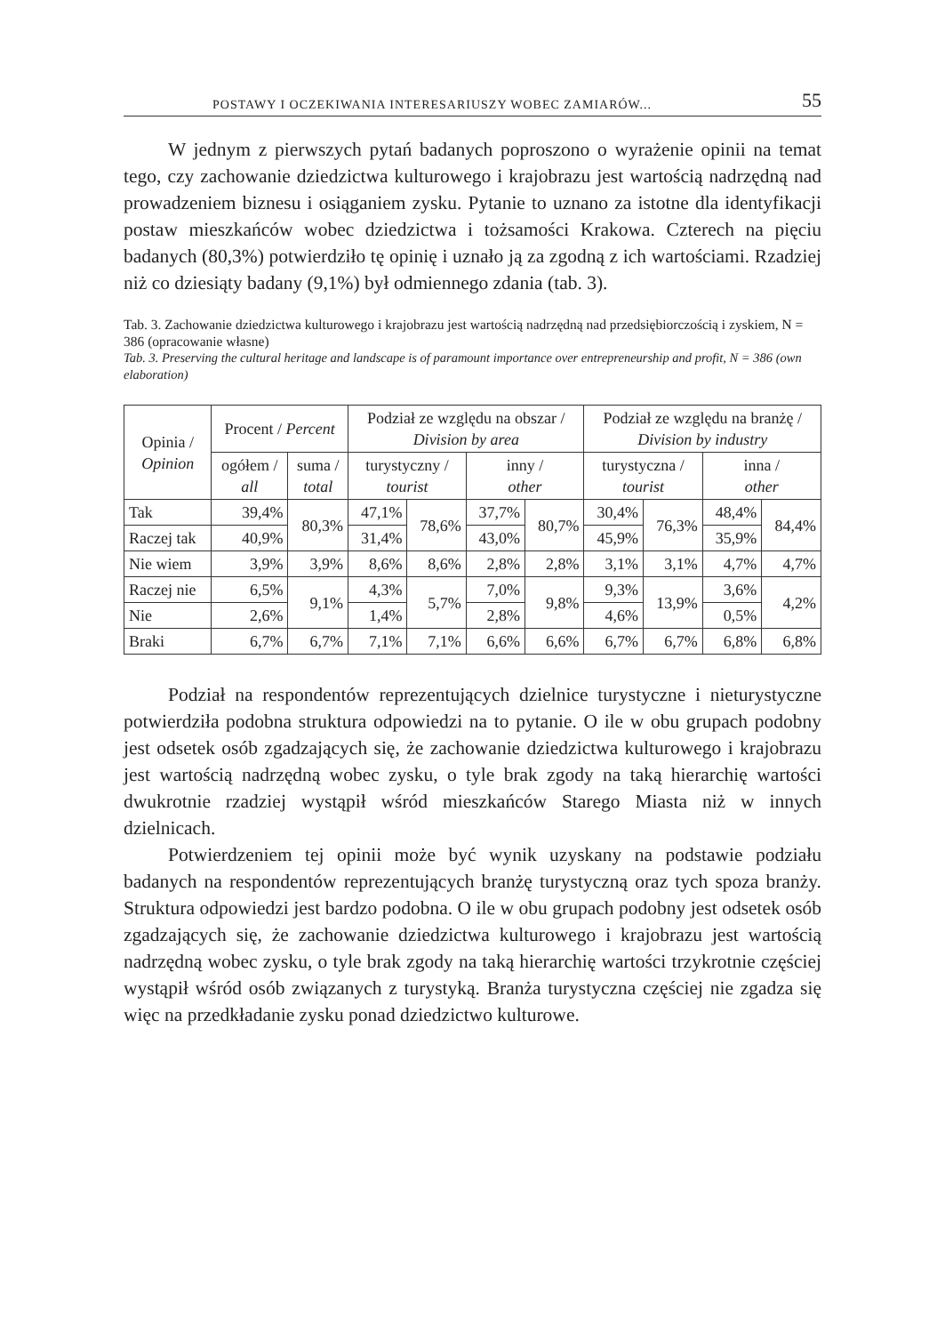POSTAWY I OCZEKIWANIA INTERESARIUSZY WOBEC ZAMIARÓW... 55
W jednym z pierwszych pytań badanych poproszono o wyrażenie opinii na temat tego, czy zachowanie dziedzictwa kulturowego i krajobrazu jest wartością nadrzędną nad prowadzeniem biznesu i osiąganiem zysku. Pytanie to uznano za istotne dla identyfikacji postaw mieszkańców wobec dziedzictwa i tożsamości Krakowa. Czterech na pięciu badanych (80,3%) potwierdziło tę opinię i uznało ją za zgodną z ich wartościami. Rzadziej niż co dziesiąty badany (9,1%) był odmiennego zdania (tab. 3).
Tab. 3. Zachowanie dziedzictwa kulturowego i krajobrazu jest wartością nadrzędną nad przedsiębiorczością i zyskiem, N = 386 (opracowanie własne)
Tab. 3. Preserving the cultural heritage and landscape is of paramount importance over entrepreneurship and profit, N = 386 (own elaboration)
| Opinia / Opinion | Procent / Percent | | Podział ze względu na obszar / Division by area | | | | Podział ze względu na branżę / Division by industry | | | |
| --- | --- | --- | --- | --- | --- | --- | --- | --- | --- | --- |
| | ogółem / all | suma / total | turystyczny / tourist | | inny / other | | turystyczna / tourist | | inna / other | |
| Tak | 39,4% | 80,3% | 47,1% | 78,6% | 37,7% | 80,7% | 30,4% | 76,3% | 48,4% | 84,4% |
| Raczej tak | 40,9% | | 31,4% | | 43,0% | | 45,9% | | 35,9% | |
| Nie wiem | 3,9% | 3,9% | 8,6% | 8,6% | 2,8% | 2,8% | 3,1% | 3,1% | 4,7% | 4,7% |
| Raczej nie | 6,5% | 9,1% | 4,3% | 5,7% | 7,0% | 9,8% | 9,3% | 13,9% | 3,6% | 4,2% |
| Nie | 2,6% | | 1,4% | | 2,8% | | 4,6% | | 0,5% | |
| Braki | 6,7% | 6,7% | 7,1% | 7,1% | 6,6% | 6,6% | 6,7% | 6,7% | 6,8% | 6,8% |
Podział na respondentów reprezentujących dzielnice turystyczne i nieturystyczne potwierdziła podobna struktura odpowiedzi na to pytanie. O ile w obu grupach podobny jest odsetek osób zgadzających się, że zachowanie dziedzictwa kulturowego i krajobrazu jest wartością nadrzędną wobec zysku, o tyle brak zgody na taką hierarchię wartości dwukrotnie rzadziej wystąpił wśród mieszkańców Starego Miasta niż w innych dzielnicach.
Potwierdzeniem tej opinii może być wynik uzyskany na podstawie podziału badanych na respondentów reprezentujących branżę turystyczną oraz tych spoza branży. Struktura odpowiedzi jest bardzo podobna. O ile w obu grupach podobny jest odsetek osób zgadzających się, że zachowanie dziedzictwa kulturowego i krajobrazu jest wartością nadrzędną wobec zysku, o tyle brak zgody na taką hierarchię wartości trzykrotnie częściej wystąpił wśród osób związanych z turystyką. Branża turystyczna częściej nie zgadza się więc na przedkładanie zysku ponad dziedzictwo kulturowe.